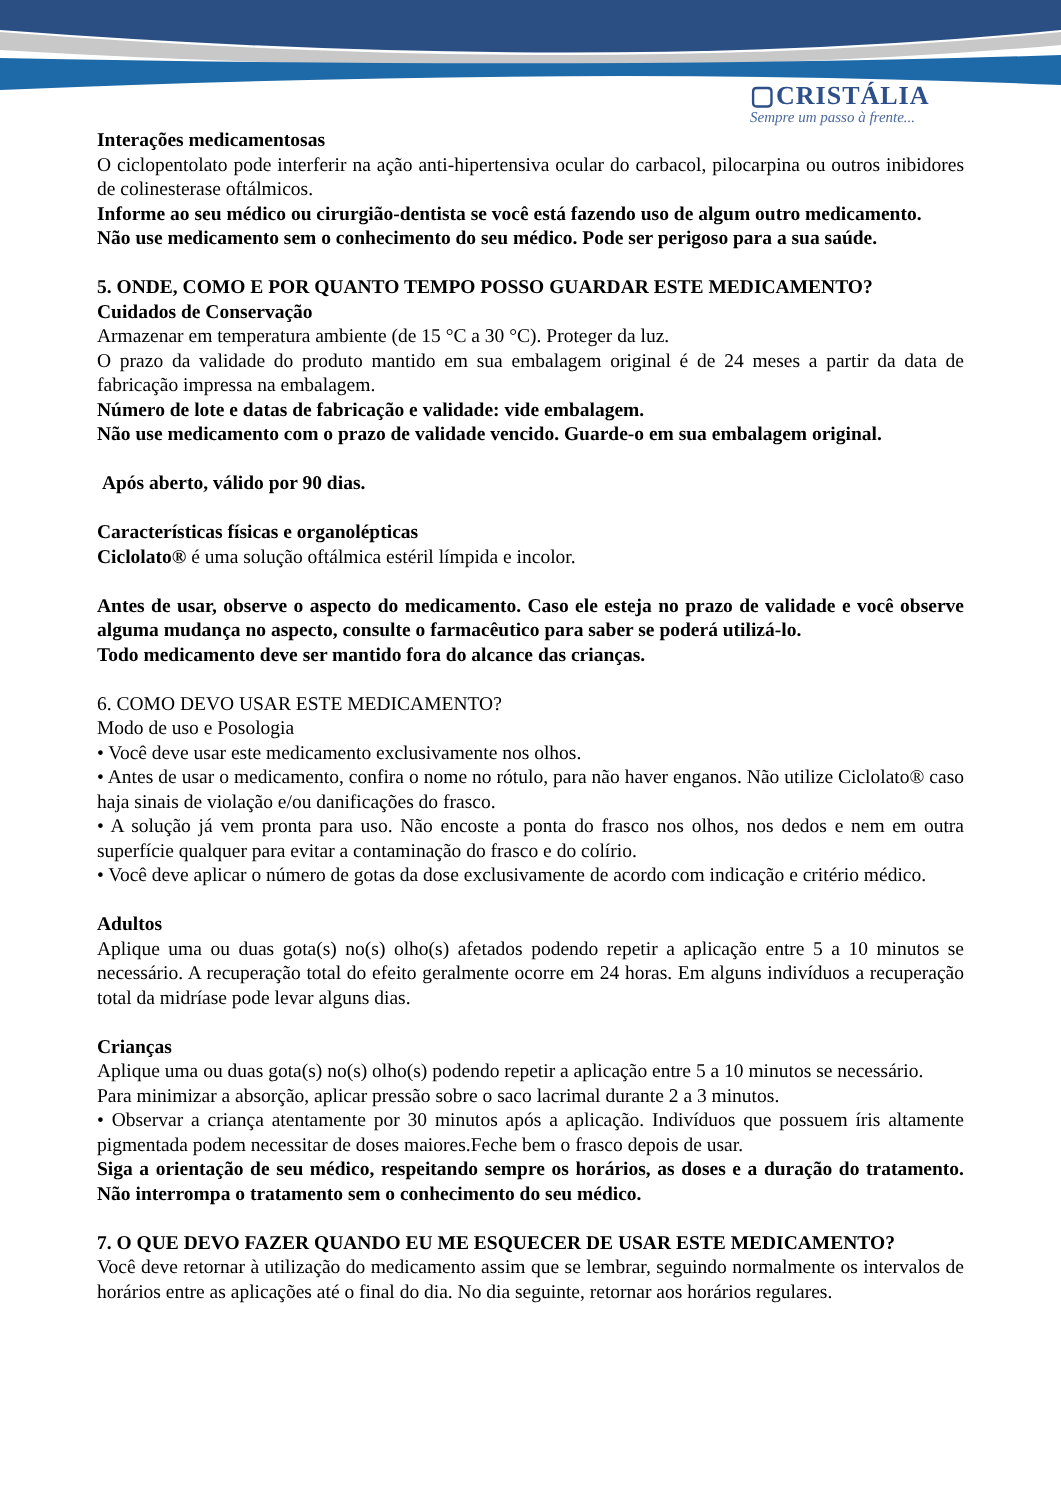▢CRISTÁLIA
Sempre um passo à frente...
Interações medicamentosas
O ciclopentolato pode interferir na ação anti-hipertensiva ocular do carbacol, pilocarpina ou outros inibidores de colinesterase oftálmicos.
Informe ao seu médico ou cirurgião-dentista se você está fazendo uso de algum outro medicamento.
Não use medicamento sem o conhecimento do seu médico. Pode ser perigoso para a sua saúde.
5. ONDE, COMO E POR QUANTO TEMPO POSSO GUARDAR ESTE MEDICAMENTO?
Cuidados de Conservação
Armazenar em temperatura ambiente (de 15 °C a 30 °C). Proteger da luz.
O prazo da validade do produto mantido em sua embalagem original é de 24 meses a partir da data de fabricação impressa na embalagem.
Número de lote e datas de fabricação e validade: vide embalagem.
Não use medicamento com o prazo de validade vencido. Guarde-o em sua embalagem original.
Após aberto, válido por 90 dias.
Características físicas e organolépticas
Ciclolato® é uma solução oftálmica estéril límpida e incolor.
Antes de usar, observe o aspecto do medicamento. Caso ele esteja no prazo de validade e você observe alguma mudança no aspecto, consulte o farmacêutico para saber se poderá utilizá-lo.
Todo medicamento deve ser mantido fora do alcance das crianças.
6. COMO DEVO USAR ESTE MEDICAMENTO?
Modo de uso e Posologia
• Você deve usar este medicamento exclusivamente nos olhos.
• Antes de usar o medicamento, confira o nome no rótulo, para não haver enganos. Não utilize Ciclolato® caso haja sinais de violação e/ou danificações do frasco.
• A solução já vem pronta para uso. Não encoste a ponta do frasco nos olhos, nos dedos e nem em outra superfície qualquer para evitar a contaminação do frasco e do colírio.
• Você deve aplicar o número de gotas da dose exclusivamente de acordo com indicação e critério médico.
Adultos
Aplique uma ou duas gota(s) no(s) olho(s) afetados podendo repetir a aplicação entre 5 a 10 minutos se necessário. A recuperação total do efeito geralmente ocorre em 24 horas. Em alguns indivíduos a recuperação total da midríase pode levar alguns dias.
Crianças
Aplique uma ou duas gota(s) no(s) olho(s) podendo repetir a aplicação entre 5 a 10 minutos se necessário.
Para minimizar a absorção, aplicar pressão sobre o saco lacrimal durante 2 a 3 minutos.
• Observar a criança atentamente por 30 minutos após a aplicação. Indivíduos que possuem íris altamente pigmentada podem necessitar de doses maiores.Feche bem o frasco depois de usar.
Siga a orientação de seu médico, respeitando sempre os horários, as doses e a duração do tratamento. Não interrompa o tratamento sem o conhecimento do seu médico.
7. O QUE DEVO FAZER QUANDO EU ME ESQUECER DE USAR ESTE MEDICAMENTO?
Você deve retornar à utilização do medicamento assim que se lembrar, seguindo normalmente os intervalos de horários entre as aplicações até o final do dia. No dia seguinte, retornar aos horários regulares.